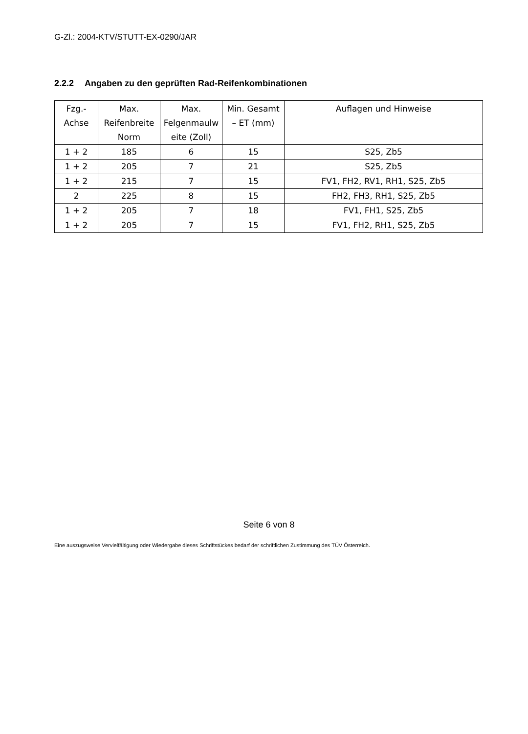G-Zl.: 2004-KTV/STUTT-EX-0290/JAR
2.2.2 Angaben zu den geprüften Rad-Reifenkombinationen
| Fzg.- Achse | Max. Reifenbreite Norm | Max. Felgenmaulw eite (Zoll) | Min. Gesamt – ET (mm) | Auflagen und Hinweise |
| --- | --- | --- | --- | --- |
| 1 + 2 | 185 | 6 | 15 | S25, Zb5 |
| 1 + 2 | 205 | 7 | 21 | S25, Zb5 |
| 1 + 2 | 215 | 7 | 15 | FV1, FH2, RV1, RH1, S25, Zb5 |
| 2 | 225 | 8 | 15 | FH2, FH3, RH1, S25, Zb5 |
| 1 + 2 | 205 | 7 | 18 | FV1, FH1, S25, Zb5 |
| 1 + 2 | 205 | 7 | 15 | FV1, FH2, RH1, S25, Zb5 |
Seite 6 von 8
Eine auszugsweise Vervielfältigung oder Wiedergabe dieses Schriftstückes bedarf der schriftlichen Zustimmung des TÜV Österreich.